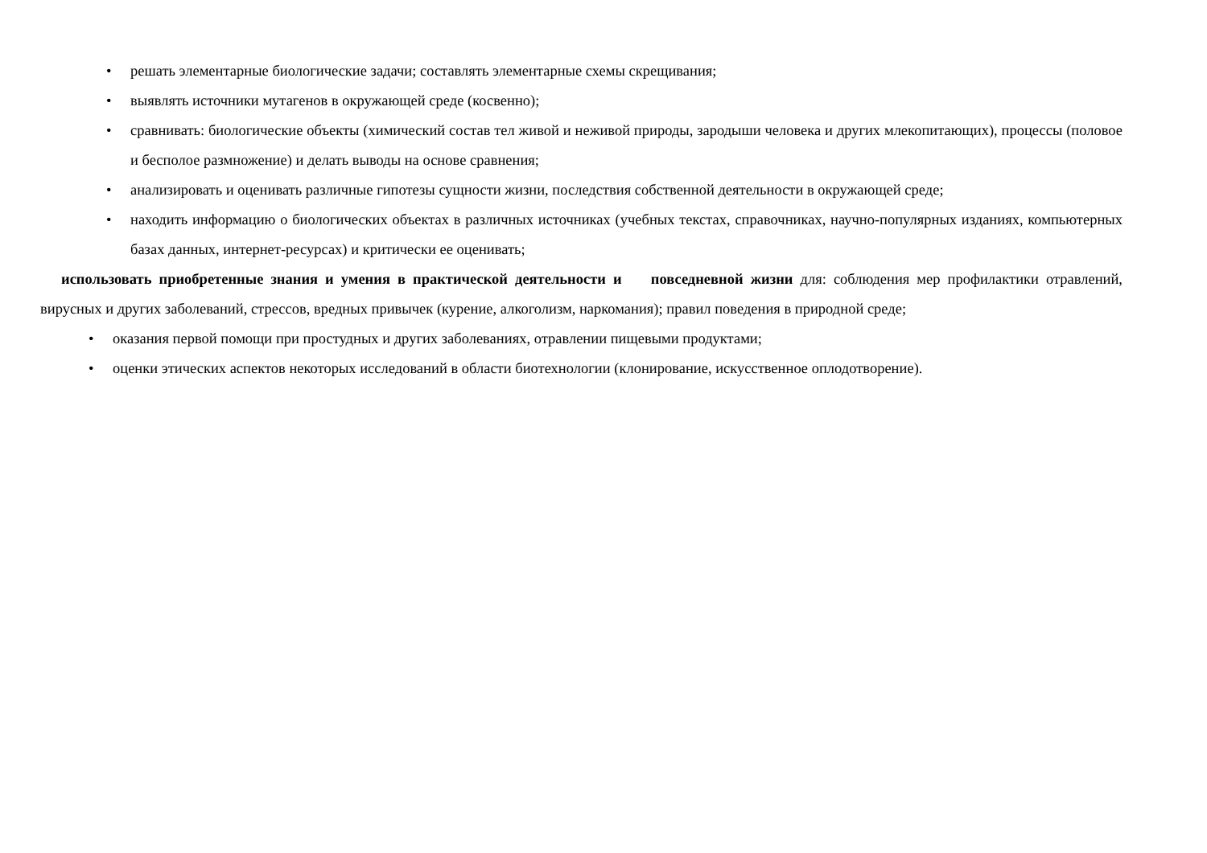• решать элементарные биологические задачи; составлять элементарные схемы скрещивания;
• выявлять источники мутагенов в окружающей среде (косвенно);
• сравнивать: биологические объекты (химический состав тел живой и неживой природы, зародыши человека и других млекопитающих), процессы (половое и бесполое размножение) и делать выводы на основе сравнения;
• анализировать и оценивать различные гипотезы сущности жизни, последствия собственной деятельности в окружающей среде;
• находить информацию о биологических объектах в различных источниках (учебных текстах, справочниках, научно-популярных изданиях, компьютерных базах данных, интернет-ресурсах) и критически ее оценивать;
использовать приобретенные знания и умения в практической деятельности и повседневной жизни для: соблюдения мер профилактики отравлений, вирусных и других заболеваний, стрессов, вредных привычек (курение, алкоголизм, наркомания); правил поведения в природной среде;
• оказания первой помощи при простудных и других заболеваниях, отравлении пищевыми продуктами;
• оценки этических аспектов некоторых исследований в области биотехнологии (клонирование, искусственное оплодотворение).